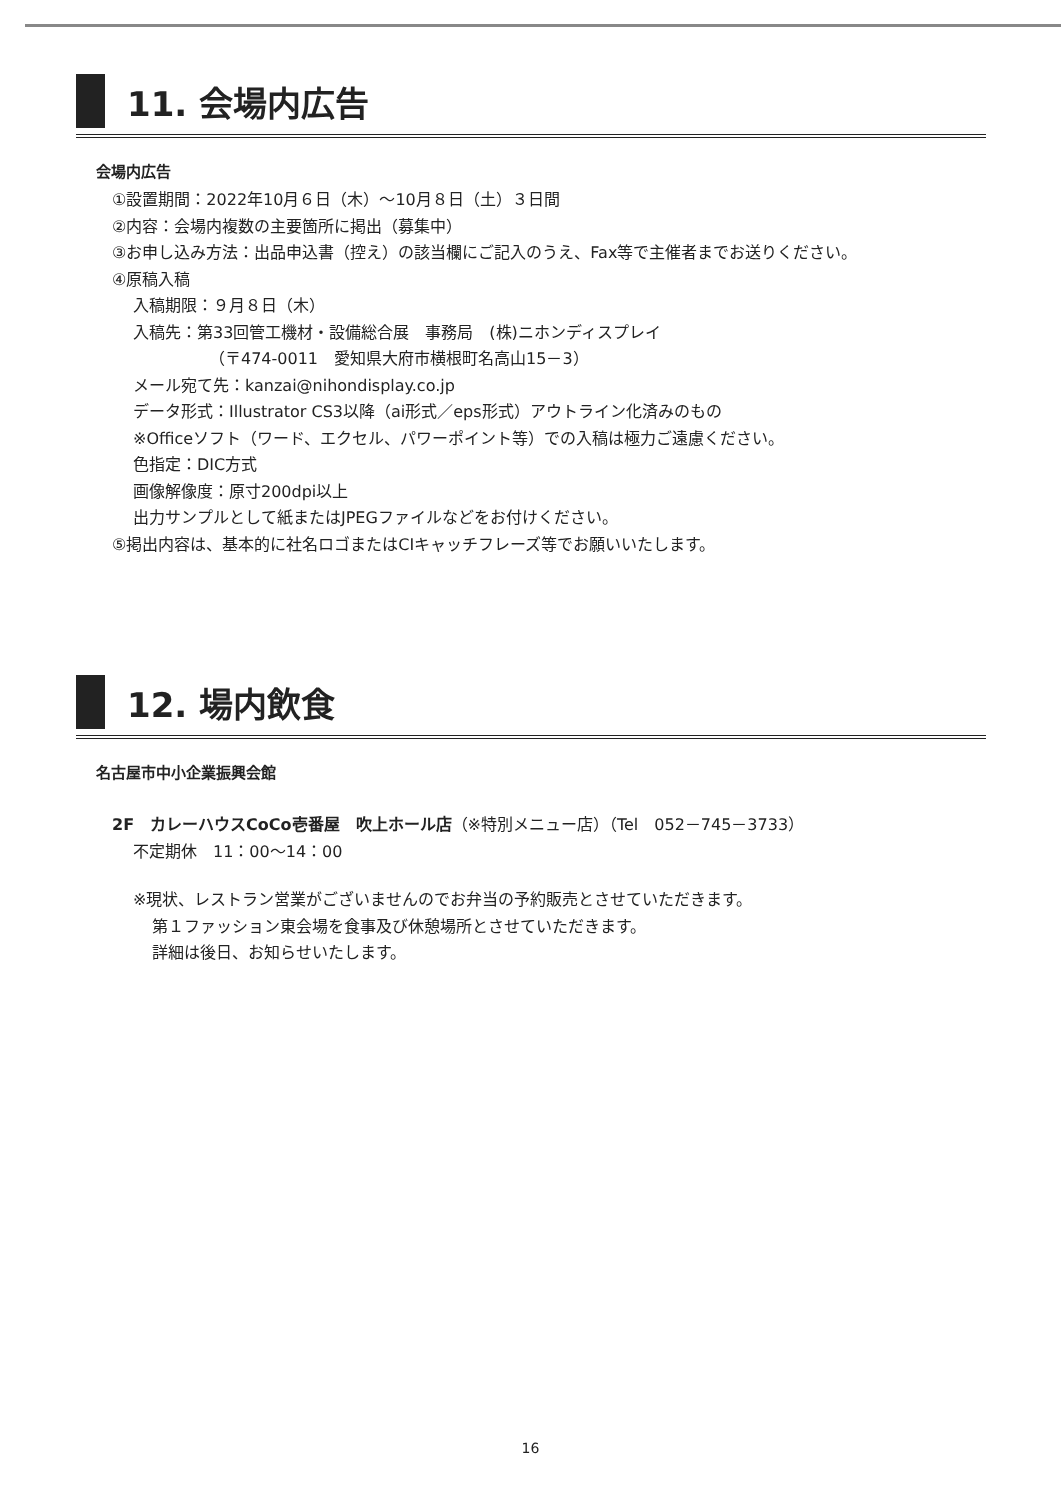11. 会場内広告
会場内広告
①設置期間：2022年10月６日（木）～10月８日（土）３日間
②内容：会場内複数の主要箇所に掲出（募集中）
③お申し込み方法：出品申込書（控え）の該当欄にご記入のうえ、Fax等で主催者までお送りください。
④原稿入稿
入稿期限：９月８日（木）
入稿先：第33回管工機材・設備総合展　事務局　(株)ニホンディスプレイ
（〒474-0011　愛知県大府市横根町名高山15－3）
メール宛て先：kanzai@nihondisplay.co.jp
データ形式：Illustrator CS3以降（ai形式／eps形式）アウトライン化済みのもの
※Officeソフト（ワード、エクセル、パワーポイント等）での入稿は極力ご遠慮ください。
色指定：DIC方式
画像解像度：原寸200dpi以上
出力サンプルとして紙またはJPEGファイルなどをお付けください。
⑤掲出内容は、基本的に社名ロゴまたはCIキャッチフレーズ等でお願いいたします。
12. 場内飲食
名古屋市中小企業振興会館
2F　カレーハウスCoCo壱番屋　吹上ホール店（※特別メニュー店）（Tel　052－745－3733）
不定期休　11：00～14：00
※現状、レストラン営業がございませんのでお弁当の予約販売とさせていただきます。
第１ファッション東会場を食事及び休憩場所とさせていただきます。
詳細は後日、お知らせいたします。
16